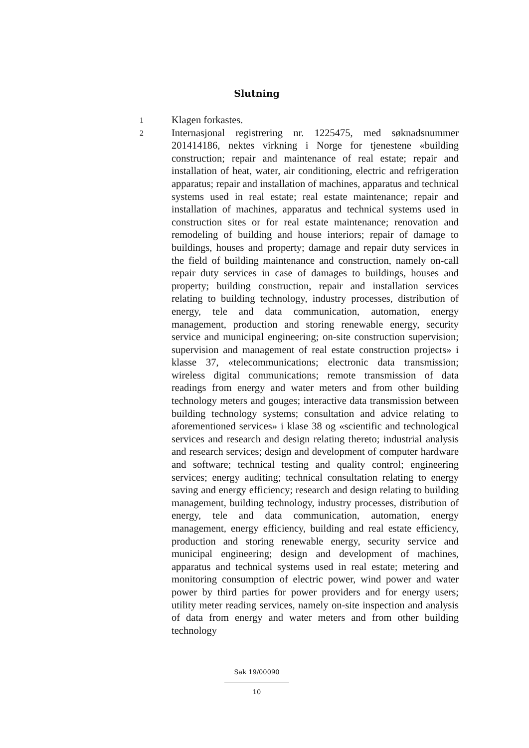Slutning
1
Klagen forkastes.
2
Internasjonal registrering nr. 1225475, med søknadsnummer 201414186, nektes virkning i Norge for tjenestene «building construction; repair and maintenance of real estate; repair and installation of heat, water, air conditioning, electric and refrigeration apparatus; repair and installation of machines, apparatus and technical systems used in real estate; real estate maintenance; repair and installation of machines, apparatus and technical systems used in construction sites or for real estate maintenance; renovation and remodeling of building and house interiors; repair of damage to buildings, houses and property; damage and repair duty services in the field of building maintenance and construction, namely on-call repair duty services in case of damages to buildings, houses and property; building construction, repair and installation services relating to building technology, industry processes, distribution of energy, tele and data communication, automation, energy management, production and storing renewable energy, security service and municipal engineering; on-site construction supervision; supervision and management of real estate construction projects» i klasse 37, «telecommunications; electronic data transmission; wireless digital communications; remote transmission of data readings from energy and water meters and from other building technology meters and gouges; interactive data transmission between building technology systems; consultation and advice relating to aforementioned services» i klase 38 og «scientific and technological services and research and design relating thereto; industrial analysis and research services; design and development of computer hardware and software; technical testing and quality control; engineering services; energy auditing; technical consultation relating to energy saving and energy efficiency; research and design relating to building management, building technology, industry processes, distribution of energy, tele and data communication, automation, energy management, energy efficiency, building and real estate efficiency, production and storing renewable energy, security service and municipal engineering; design and development of machines, apparatus and technical systems used in real estate; metering and monitoring consumption of electric power, wind power and water power by third parties for power providers and for energy users; utility meter reading services, namely on-site inspection and analysis of data from energy and water meters and from other building technology
Sak 19/00090
10